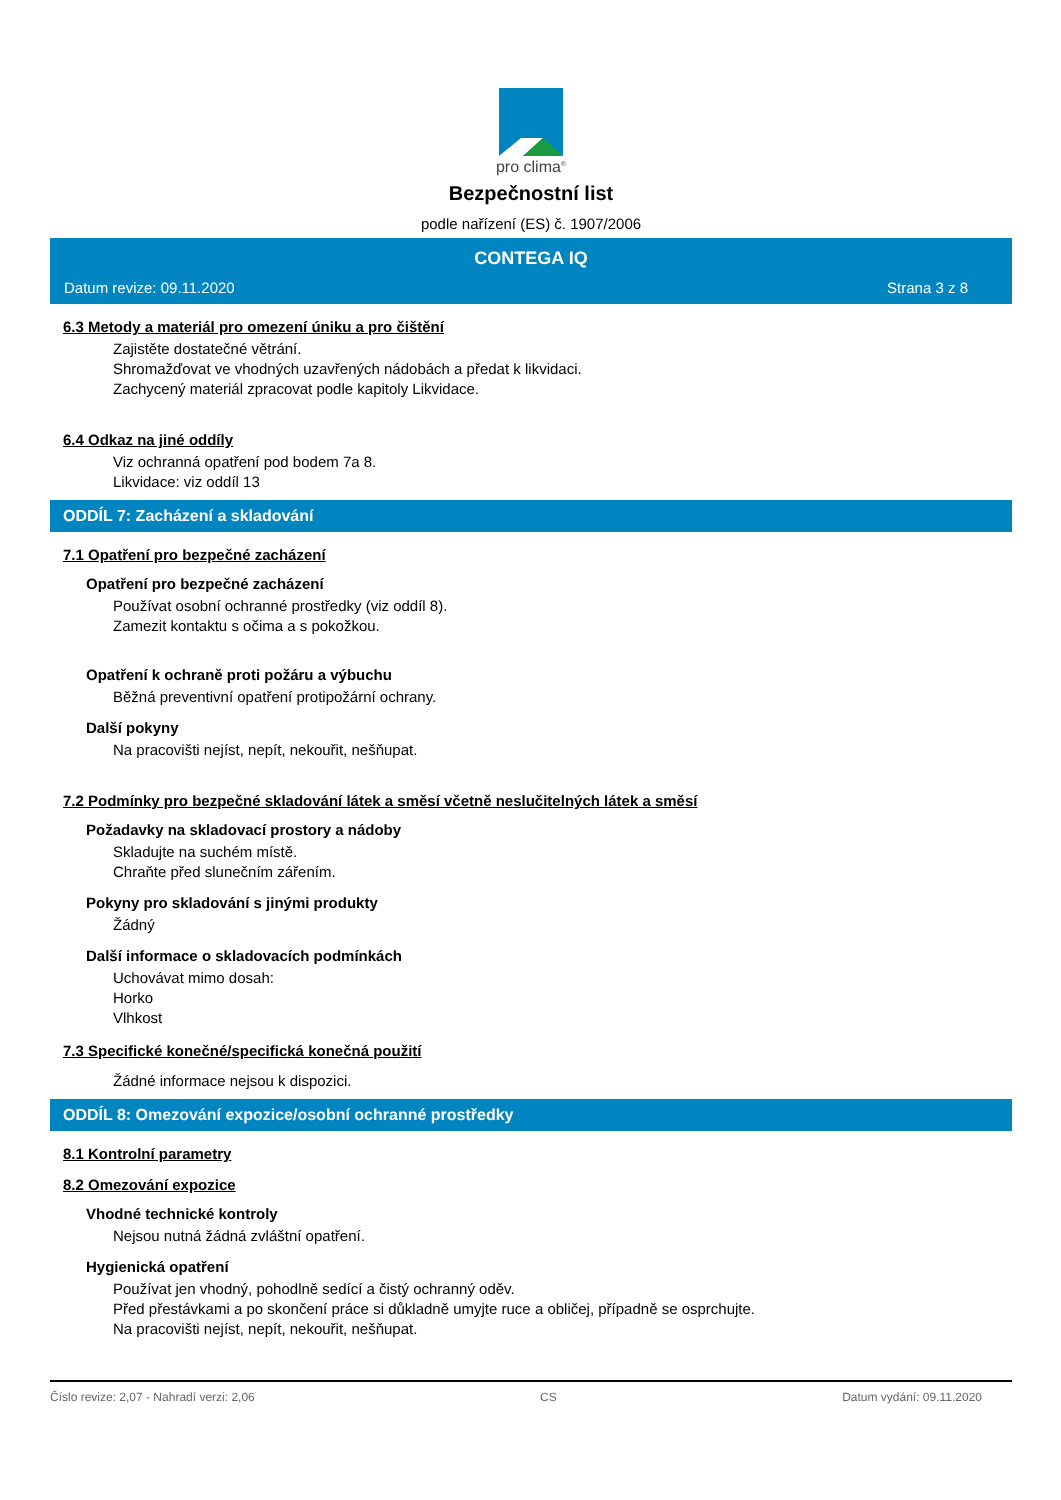pro clima<sup>®</sup>
Bezpečnostní list
podle nařízení (ES) č. 1907/2006
CONTEGA IQ
Datum revize: 09.11.2020 Strana 3 z 8
6.3 Metody a materiál pro omezení úniku a pro čištění
Zajistěte dostatečné větrání.
Shromažďovat ve vhodných uzavřených nádobách a předat k likvidaci.
Zachycený materiál zpracovat podle kapitoly Likvidace.
6.4 Odkaz na jiné oddíly
Viz ochranná opatření pod bodem 7a 8.
Likvidace: viz oddíl 13
ODDÍL 7: Zacházení a skladování
7.1 Opatření pro bezpečné zacházení
Opatření pro bezpečné zacházení
Používat osobní ochranné prostředky (viz oddíl 8).
Zamezit kontaktu s očima a s pokožkou.
Opatření k ochraně proti požáru a výbuchu
Běžná preventivní opatření protipožární ochrany.
Další pokyny
Na pracovišti nejíst, nepít, nekouřit, nešňupat.
7.2 Podmínky pro bezpečné skladování látek a směsí včetně neslučitelných látek a směsí
Požadavky na skladovací prostory a nádoby
Skladujte na suchém místě.
Chraňte před slunečním zářením.
Pokyny pro skladování s jinými produkty
Žádný
Další informace o skladovacích podmínkách
Uchovávat mimo dosah:
Horko
Vlhkost
7.3 Specifické konečné/specifická konečná použití
Žádné informace nejsou k dispozici.
ODDÍL 8: Omezování expozice/osobní ochranné prostředky
8.1 Kontrolní parametry
8.2 Omezování expozice
Vhodné technické kontroly
Nejsou nutná žádná zvláštní opatření.
Hygienická opatření
Používat jen vhodný, pohodlně sedící a čistý ochranný oděv.
Před přestávkami a po skončení práce si důkladně umyjte ruce a obličej, případně se osprchujte.
Na pracovišti nejíst, nepít, nekouřit, nešňupat.
Číslo revize: 2,07 - Nahradí verzi: 2,06 CS Datum vydání: 09.11.2020